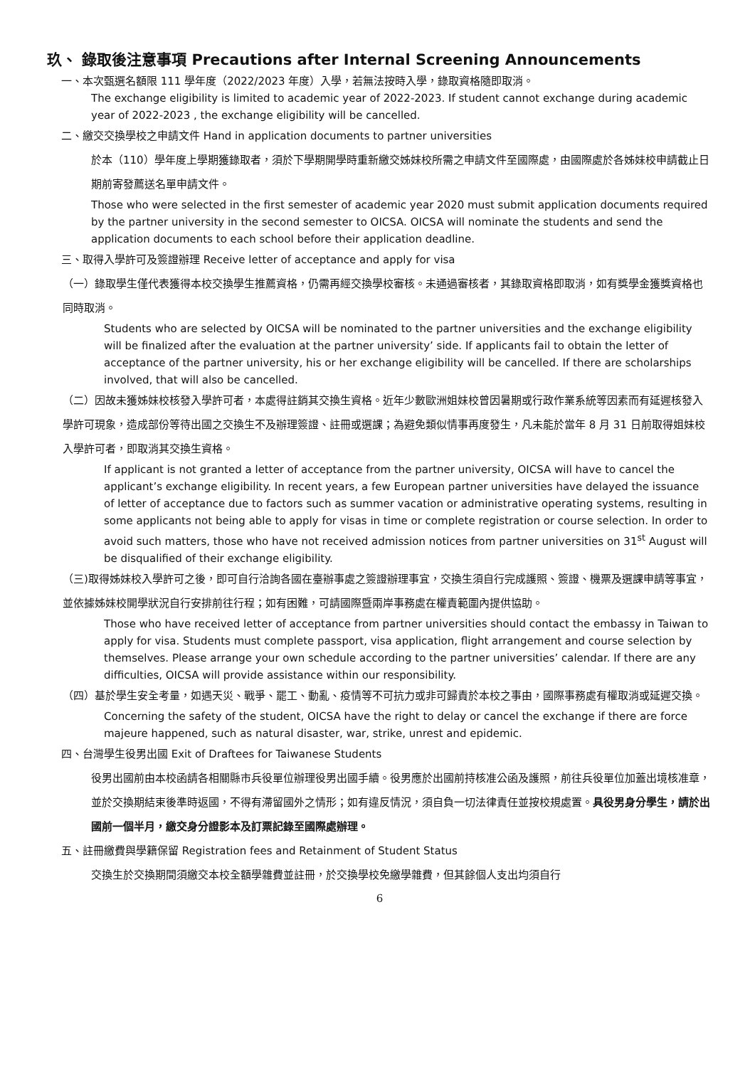玖、 錄取後注意事項 Precautions after Internal Screening Announcements
一、本次甄選名額限 111 學年度（2022/2023 年度）入學，若無法按時入學，錄取資格隨即取消。
The exchange eligibility is limited to academic year of 2022-2023. If student cannot exchange during academic year of 2022-2023 , the exchange eligibility will be cancelled.
二、繳交交換學校之申請文件 Hand in application documents to partner universities
於本（110）學年度上學期獲錄取者，須於下學期開學時重新繳交姊妹校所需之申請文件至國際處，由國際處於各姊妹校申請截止日期前寄發薦送名單申請文件。
Those who were selected in the first semester of academic year 2020 must submit application documents required by the partner university in the second semester to OICSA. OICSA will nominate the students and send the application documents to each school before their application deadline.
三、取得入學許可及簽證辦理 Receive letter of acceptance and apply for visa
（一）錄取學生僅代表獲得本校交換學生推薦資格，仍需再經交換學校審核。未通過審核者，其錄取資格即取消，如有獎學金獲獎資格也同時取消。
Students who are selected by OICSA will be nominated to the partner universities and the exchange eligibility will be finalized after the evaluation at the partner university’ side. If applicants fail to obtain the letter of acceptance of the partner university, his or her exchange eligibility will be cancelled. If there are scholarships involved, that will also be cancelled.
（二）因故未獲姊妹校核發入學許可者，本處得註銷其交換生資格。近年少數歐洲姐妹校曾因暑期或行政作業系統等因素而有延遲核發入學許可現象，造成部份等待出國之交換生不及辦理簽證、註冊或選課；為避免類似情事再度發生，凡未能於當年 8 月 31 日前取得姐妹校入學許可者，即取消其交換生資格。
If applicant is not granted a letter of acceptance from the partner university, OICSA will have to cancel the applicant’s exchange eligibility. In recent years, a few European partner universities have delayed the issuance of letter of acceptance due to factors such as summer vacation or administrative operating systems, resulting in some applicants not being able to apply for visas in time or complete registration or course selection. In order to avoid such matters, those who have not received admission notices from partner universities on 31<sup>st</sup> August will be disqualified of their exchange eligibility.
（三)取得姊妹校入學許可之後，即可自行洽詢各國在臺辦事處之簽證辦理事宜，交換生須自行完成護照、簽證、機票及選課申請等事宜，並依據姊妹校開學狀況自行安排前往行程；如有困難，可請國際暨兩岸事務處在權責範圍內提供協助。
Those who have received letter of acceptance from partner universities should contact the embassy in Taiwan to apply for visa. Students must complete passport, visa application, flight arrangement and course selection by themselves. Please arrange your own schedule according to the partner universities’ calendar. If there are any difficulties, OICSA will provide assistance within our responsibility.
（四）基於學生安全考量，如遇天災、戰爭、罷工、動亂、疫情等不可抗力或非可歸責於本校之事由，國際事務處有權取消或延遲交換。
Concerning the safety of the student, OICSA have the right to delay or cancel the exchange if there are force majeure happened, such as natural disaster, war, strike, unrest and epidemic.
四、台灣學生役男出國 Exit of Draftees for Taiwanese Students
役男出國前由本校函請各相關縣市兵役單位辦理役男出國手續。役男應於出國前持核准公函及護照，前往兵役單位加蓋出境核准章，並於交換期結束後準時返國，不得有滯留國外之情形；如有違反情況，須自負一切法律責任並按校規處置。具役男身分學生，請於出國前一個半月，繳交身分證影本及訂票記錄至國際處辦理。
五、註冊繳費與學籍保留 Registration fees and Retainment of Student Status
交換生於交換期間須繳交本校全額學雜費並註冊，於交換學校免繳學雜費，但其餘個人支出均須自行
6